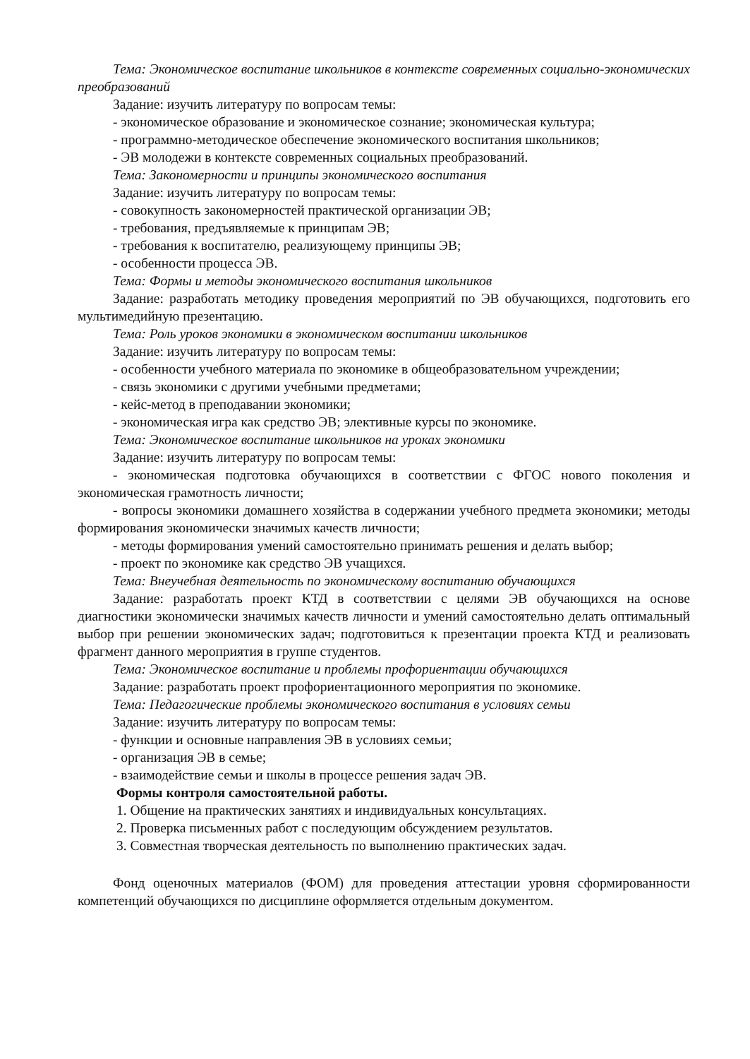Тема: Экономическое воспитание школьников в контексте современных социально-экономических преобразований
Задание: изучить литературу по вопросам темы:
- экономическое образование и экономическое сознание; экономическая культура;
- программно-методическое обеспечение экономического воспитания школьников;
- ЭВ молодежи в контексте современных социальных преобразований.
Тема: Закономерности и принципы экономического воспитания
Задание: изучить литературу по вопросам темы:
- совокупность закономерностей практической организации ЭВ;
- требования, предъявляемые к принципам ЭВ;
- требования к воспитателю, реализующему принципы ЭВ;
- особенности процесса ЭВ.
Тема: Формы и методы экономического воспитания школьников
Задание: разработать методику проведения мероприятий по ЭВ обучающихся, подготовить его мультимедийную презентацию.
Тема: Роль уроков экономики в экономическом воспитании школьников
Задание: изучить литературу по вопросам темы:
- особенности учебного материала по экономике в общеобразовательном учреждении;
- связь экономики с другими учебными предметами;
- кейс-метод в преподавании экономики;
- экономическая игра как средство ЭВ; элективные курсы по экономике.
Тема: Экономическое воспитание школьников на уроках экономики
Задание: изучить литературу по вопросам темы:
- экономическая подготовка обучающихся в соответствии с ФГОС нового поколения и экономическая грамотность личности;
- вопросы экономики домашнего хозяйства в содержании учебного предмета экономики; методы формирования экономически значимых качеств личности;
- методы формирования умений самостоятельно принимать решения и делать выбор;
- проект по экономике как средство ЭВ учащихся.
Тема: Внеучебная деятельность по экономическому воспитанию обучающихся
Задание: разработать проект КТД в соответствии с целями ЭВ обучающихся на основе диагностики экономически значимых качеств личности и умений самостоятельно делать оптимальный выбор при решении экономических задач; подготовиться к презентации проекта КТД и реализовать фрагмент данного мероприятия в группе студентов.
Тема: Экономическое воспитание и проблемы профориентации обучающихся
Задание: разработать проект профориентационного мероприятия по экономике.
Тема: Педагогические проблемы экономического воспитания в условиях семьи
Задание: изучить литературу по вопросам темы:
- функции и основные направления ЭВ в условиях семьи;
- организация ЭВ в семье;
- взаимодействие семьи и школы в процессе решения задач ЭВ.
Формы контроля самостоятельной работы.
1. Общение на практических занятиях и индивидуальных консультациях.
2. Проверка письменных работ с последующим обсуждением результатов.
3. Совместная творческая деятельность по выполнению практических задач.
Фонд оценочных материалов (ФОМ) для проведения аттестации уровня сформированности компетенций обучающихся по дисциплине оформляется отдельным документом.